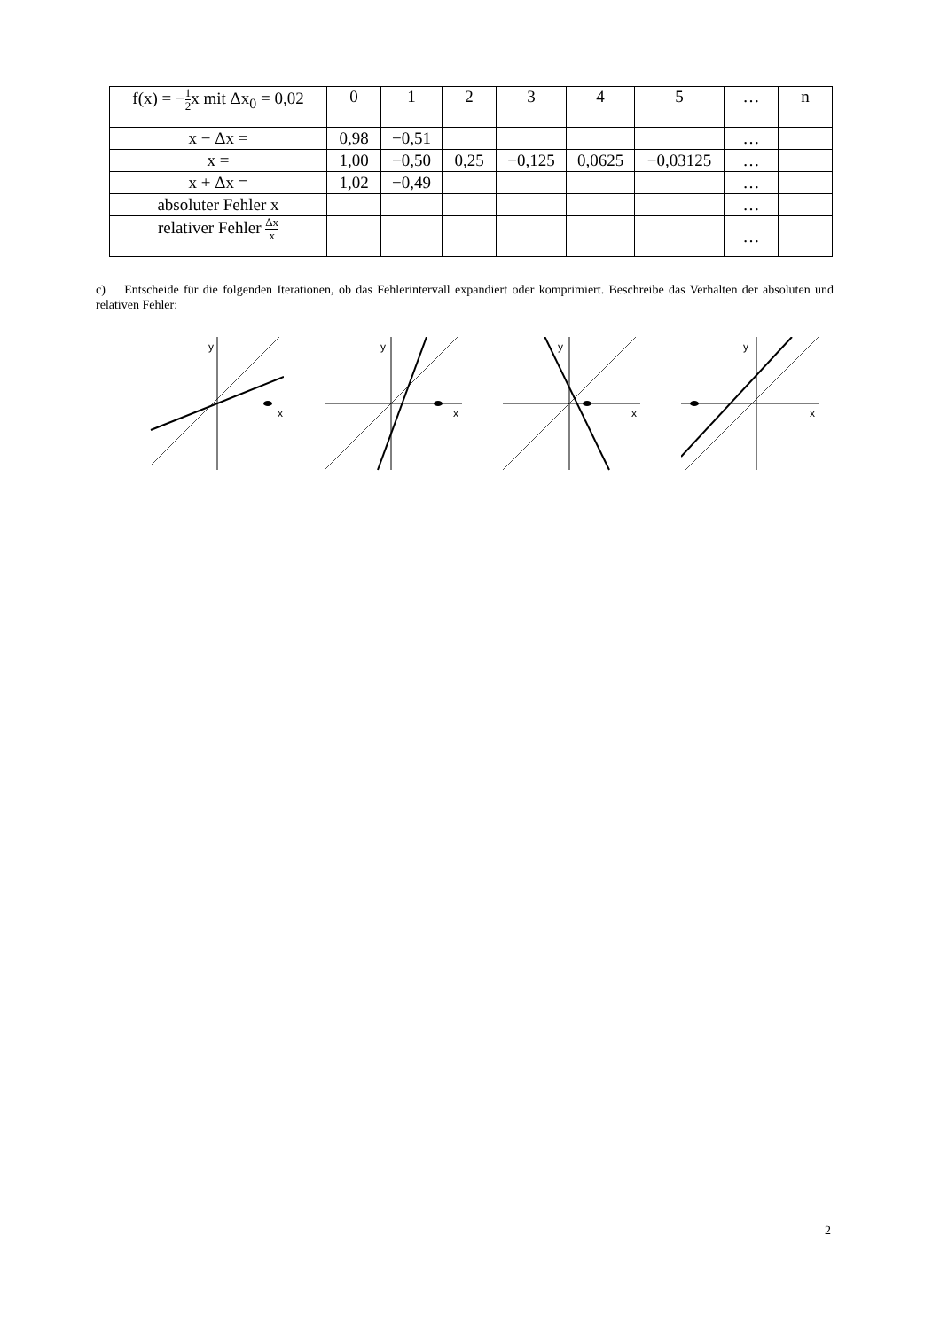| f(x) = − 1 2 x mit Δx<sub>0</sub> = 0,02 | 0 | 1 | 2 | 3 | 4 | 5 | … | n |
| x − Δx = | 0,98 | −0,51 | | | | | … | |
| x = | 1,00 | −0,50 | 0,25 | −0,125 | 0,0625 | −0,03125 | … | |
| x + Δx = | 1,02 | −0,49 | | | | | … | |
| absoluter Fehler x | | | | | | | … | |
| relativer Fehler Δx x | | | | | | | … | |
c) Entscheide für die folgenden Iterationen, ob das Fehlerintervall expandiert oder komprimiert. Beschreibe das Verhalten der absoluten und relativen Fehler:
y
x
y
x
y
x
y
x
2